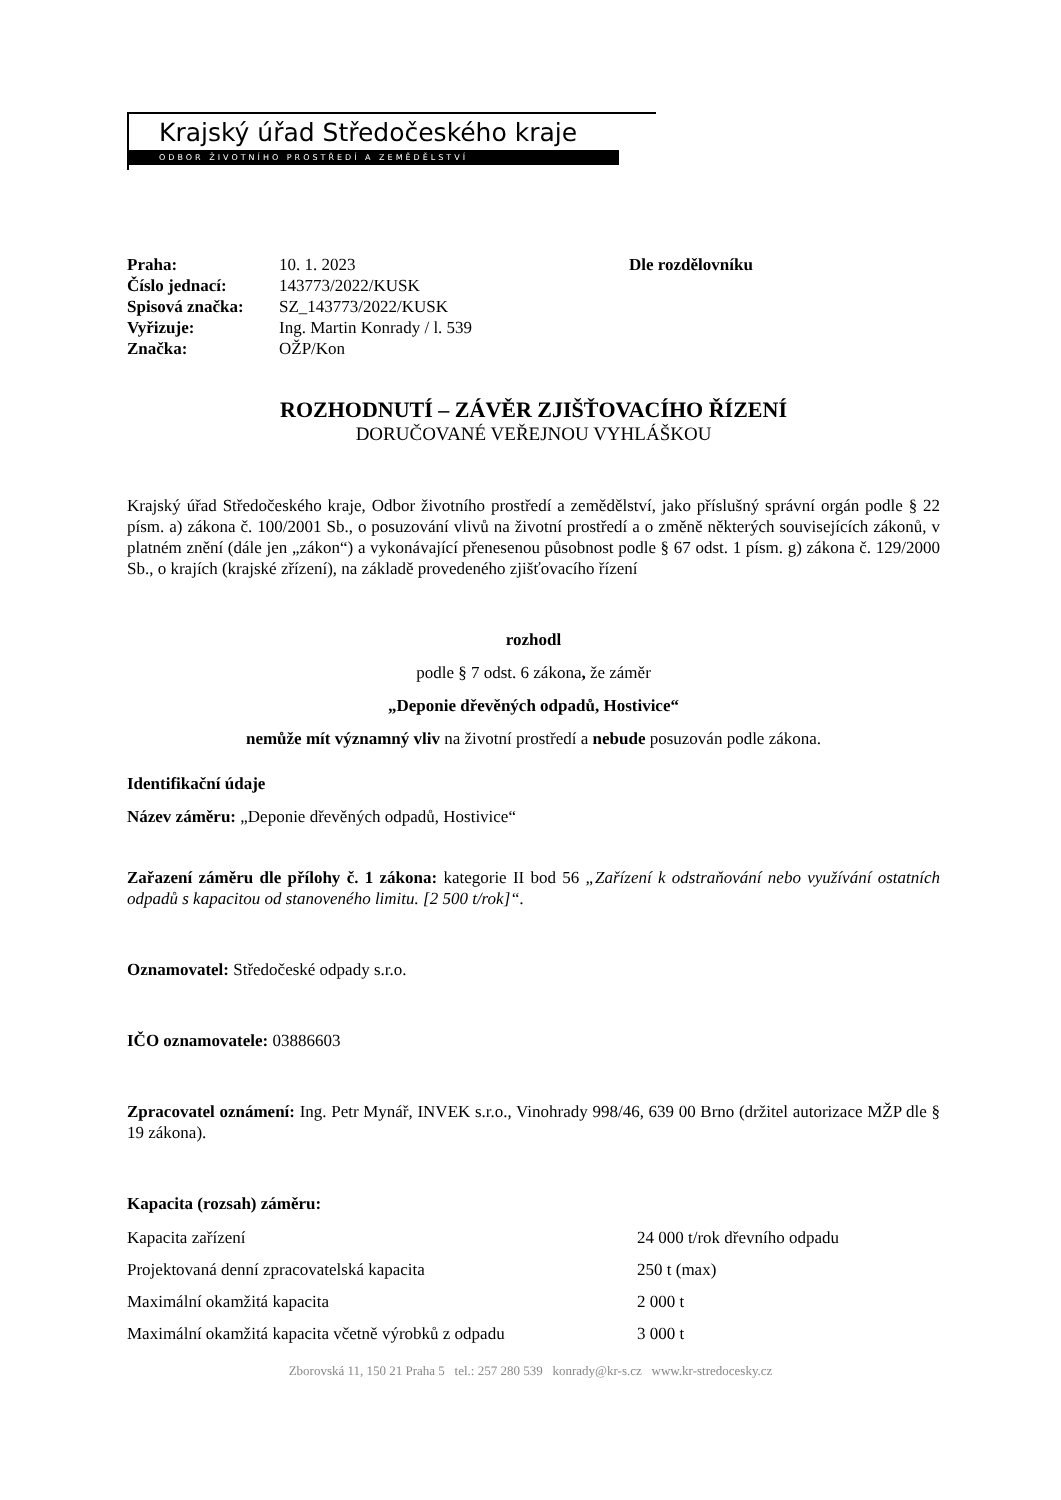Krajský úřad Středočeského kraje
ODBOR ŽIVOTNÍHO PROSTŘEDÍ A ZEMĚDĚLSTVÍ
Praha:
Číslo jednací:
Spisová značka:
Vyřizuje:
Značka:
10. 1. 2023
143773/2022/KUSK
SZ_143773/2022/KUSK
Ing. Martin Konrady / l. 539
OŽP/Kon
Dle rozdělovníku
ROZHODNUTÍ – ZÁVĚR ZJIŠŤOVACÍHO ŘÍZENÍ
DORUČOVANÉ VEŘEJNOU VYHLÁŠKOU
Krajský úřad Středočeského kraje, Odbor životního prostředí a zemědělství, jako příslušný správní orgán podle § 22 písm. a) zákona č. 100/2001 Sb., o posuzování vlivů na životní prostředí a o změně některých souvisejících zákonů, v platném znění (dále jen „zákon“) a vykonávající přenesenou působnost podle § 67 odst. 1 písm. g) zákona č. 129/2000 Sb., o krajích (krajské zřízení), na základě provedeného zjišťovacího řízení
rozhodl
podle § 7 odst. 6 zákona, že záměr
„Deponie dřevěných odpadů, Hostivice“
nemůže mít významný vliv na životní prostředí a nebude posuzován podle zákona.
Identifikační údaje
Název záměru: „Deponie dřevěných odpadů, Hostivice“
Zařazení záměru dle přílohy č. 1 zákona: kategorie II bod 56 „Zařízení k odstraňování nebo využívání ostatních odpadů s kapacitou od stanoveného limitu. [2 500 t/rok]“.
Oznamovatel: Středočeské odpady s.r.o.
IČO oznamovatele: 03886603
Zpracovatel oznámení: Ing. Petr Mynář, INVEK s.r.o., Vinohrady 998/46, 639 00 Brno (držitel autorizace MŽP dle § 19 zákona).
Kapacita (rozsah) záměru:
| Kapacita zařízení | 24 000 t/rok dřevního odpadu |
| Projektovaná denní zpracovatelská kapacita | 250 t (max) |
| Maximální okamžitá kapacita | 2 000 t |
| Maximální okamžitá kapacita včetně výrobků z odpadu | 3 000 t |
Zborovská 11, 150 21 Praha 5 tel.: 257 280 539 konrady@kr-s.cz www.kr-stredocesky.cz